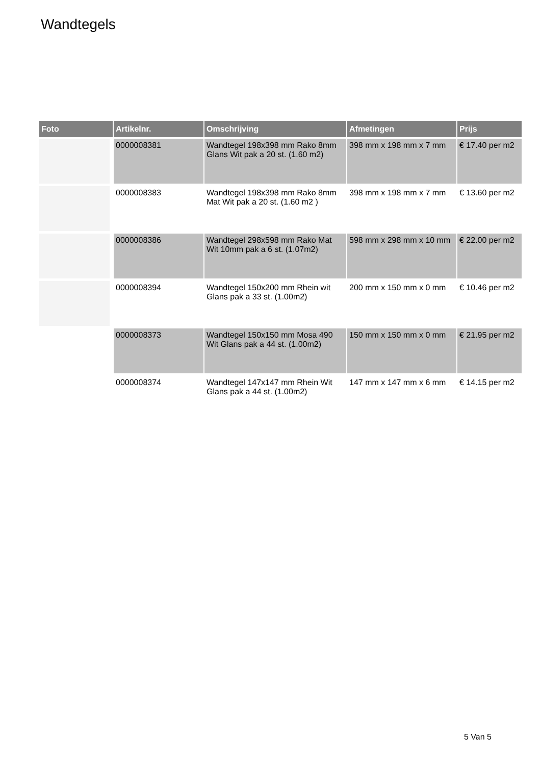Wandtegels
| Foto | Artikelnr. | Omschrijving | Afmetingen | Prijs |
| --- | --- | --- | --- | --- |
| | 0000008381 | Wandtegel 198x398 mm Rako 8mm Glans Wit pak a 20 st. (1.60 m2) | 398 mm x 198 mm x 7 mm | € 17.40 per m2 |
| | 0000008383 | Wandtegel 198x398 mm Rako 8mm Mat Wit pak a 20 st. (1.60 m2 ) | 398 mm x 198 mm x 7 mm | € 13.60 per m2 |
| | 0000008386 | Wandtegel 298x598 mm Rako Mat Wit 10mm pak a 6 st. (1.07m2) | 598 mm x 298 mm x 10 mm | € 22.00 per m2 |
| | 0000008394 | Wandtegel 150x200 mm Rhein wit Glans pak a 33 st. (1.00m2) | 200 mm x 150 mm x 0 mm | € 10.46 per m2 |
| | 0000008373 | Wandtegel 150x150 mm Mosa 490 Wit Glans pak a 44 st. (1.00m2) | 150 mm x 150 mm x 0 mm | € 21.95 per m2 |
| | 0000008374 | Wandtegel 147x147 mm Rhein Wit Glans pak a 44 st. (1.00m2) | 147 mm x 147 mm x 6 mm | € 14.15 per m2 |
5 Van 5